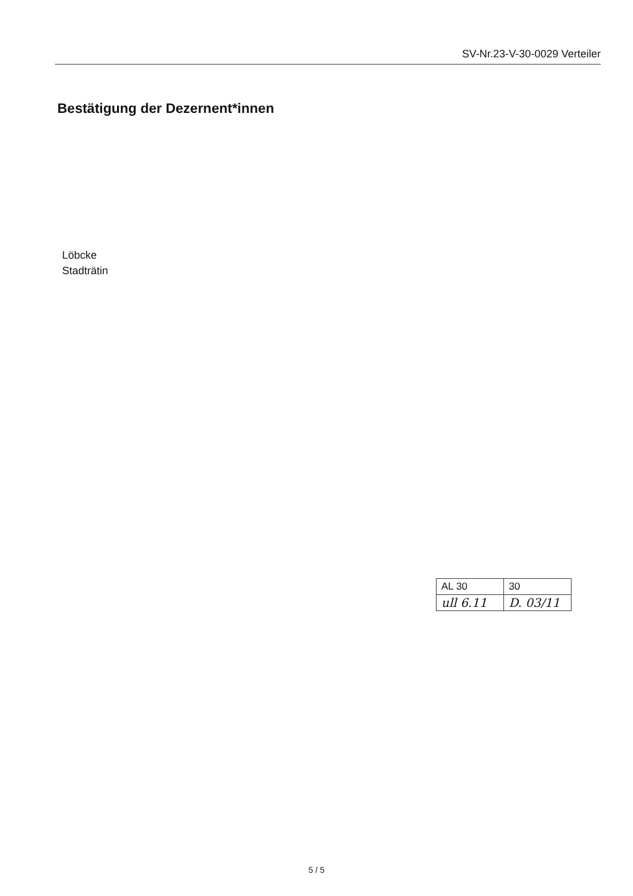SV-Nr.23-V-30-0029 Verteiler
Bestätigung der Dezernent*innen
Löbcke
Stadträtin
| AL 30 | 30 |
| ull 6.11 | D. 03/11 |
5 / 5